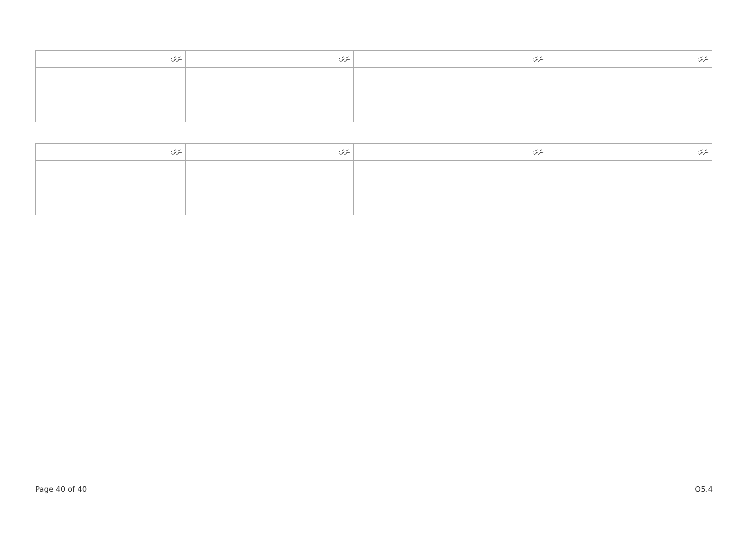| ނަރަ: | ނަރަ: | ނަރަ: | ނަރަ: |
| --- | --- | --- | --- |
| ނަރަ: | ނަރަ: | ނަރަ: | ނަރަ: |
| --- | --- | --- | --- |
Page 40 of 40 O5.4